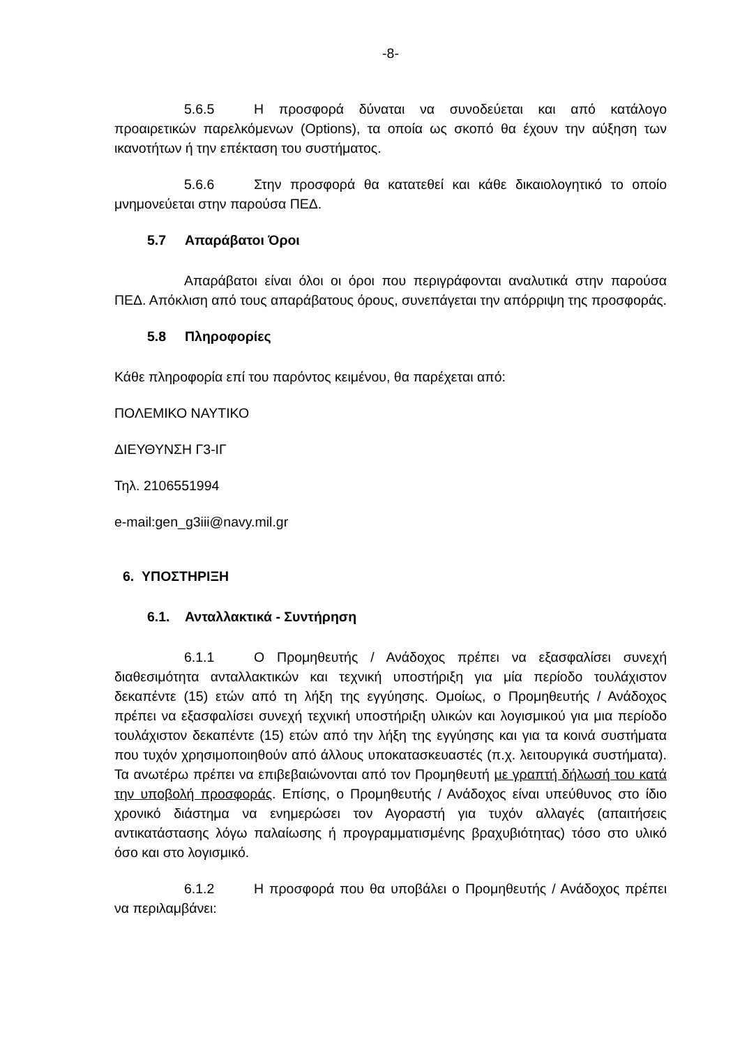-8-
5.6.5 Η προσφορά δύναται να συνοδεύεται και από κατάλογο προαιρετικών παρελκόμενων (Options), τα οποία ως σκοπό θα έχουν την αύξηση των ικανοτήτων ή την επέκταση του συστήματος.
5.6.6 Στην προσφορά θα κατατεθεί και κάθε δικαιολογητικό το οποίο μνημονεύεται στην παρούσα ΠΕΔ.
5.7 Απαράβατοι Όροι
Απαράβατοι είναι όλοι οι όροι που περιγράφονται αναλυτικά στην παρούσα ΠΕΔ. Απόκλιση από τους απαράβατους όρους, συνεπάγεται την απόρριψη της προσφοράς.
5.8 Πληροφορίες
Κάθε πληροφορία επί του παρόντος κειμένου, θα παρέχεται από:
ΠΟΛΕΜΙΚΟ ΝΑΥΤΙΚΟ
ΔΙΕΥΘΥΝΣΗ Γ3-ΙΓ
Τηλ. 2106551994
e-mail:gen_g3iii@navy.mil.gr
6. ΥΠΟΣΤΗΡΙΞΗ
6.1. Ανταλλακτικά - Συντήρηση
6.1.1 Ο Προμηθευτής / Ανάδοχος πρέπει να εξασφαλίσει συνεχή διαθεσιμότητα ανταλλακτικών και τεχνική υποστήριξη για μία περίοδο τουλάχιστον δεκαπέντε (15) ετών από τη λήξη της εγγύησης. Ομοίως, ο Προμηθευτής / Ανάδοχος πρέπει να εξασφαλίσει συνεχή τεχνική υποστήριξη υλικών και λογισμικού για μια περίοδο τουλάχιστον δεκαπέντε (15) ετών από την λήξη της εγγύησης και για τα κοινά συστήματα που τυχόν χρησιμοποιηθούν από άλλους υποκατασκευαστές (π.χ. λειτουργικά συστήματα). Τα ανωτέρω πρέπει να επιβεβαιώνονται από τον Προμηθευτή με γραπτή δήλωσή του κατά την υποβολή προσφοράς. Επίσης, ο Προμηθευτής / Ανάδοχος είναι υπεύθυνος στο ίδιο χρονικό διάστημα να ενημερώσει τον Αγοραστή για τυχόν αλλαγές (απαιτήσεις αντικατάστασης λόγω παλαίωσης ή προγραμματισμένης βραχυβιότητας) τόσο στο υλικό όσο και στο λογισμικό.
6.1.2 Η προσφορά που θα υποβάλει ο Προμηθευτής / Ανάδοχος πρέπει να περιλαμβάνει: